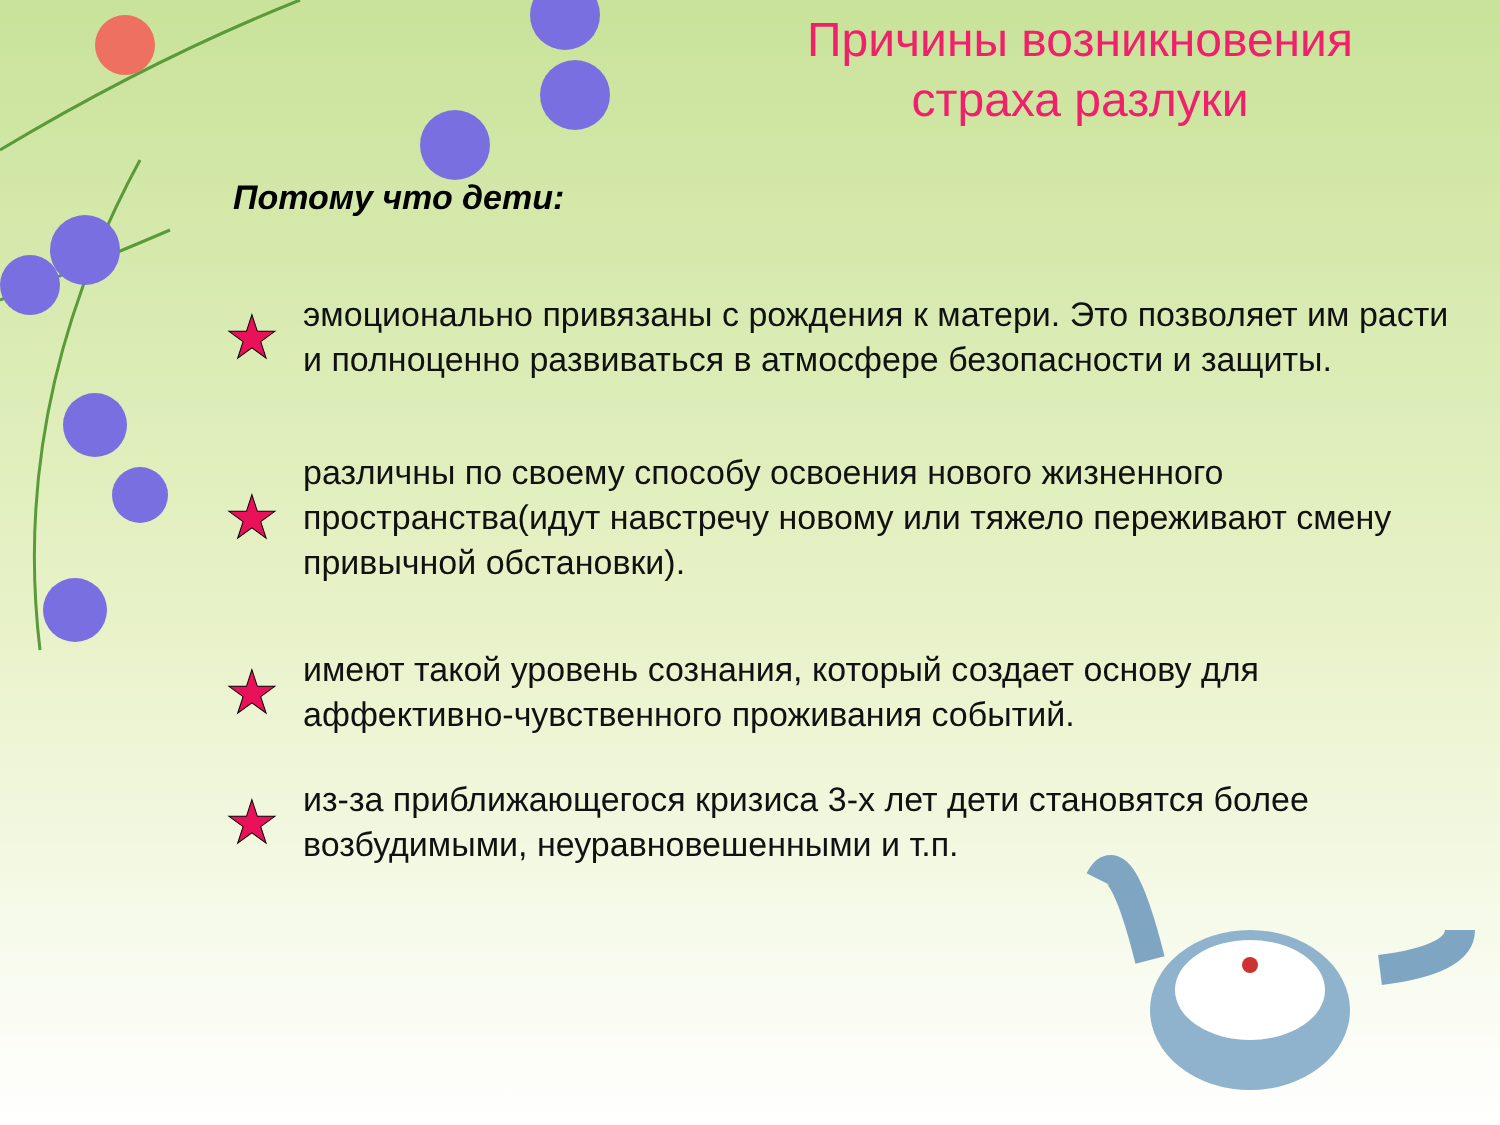Причины возникновения
страха разлуки
Потому что дети:
★ эмоционально привязаны с рождения к матери. Это позволяет им расти и полноценно развиваться в атмосфере безопасности и защиты.
★ различны по своему способу освоения нового жизненного пространства(идут навстречу новому или тяжело переживают смену привычной обстановки).
★ имеют такой уровень сознания, который создает основу для аффективно-чувственного проживания событий.
★ из-за приближающегося кризиса 3-х лет дети становятся более возбудимыми, неуравновешенными и т.п.